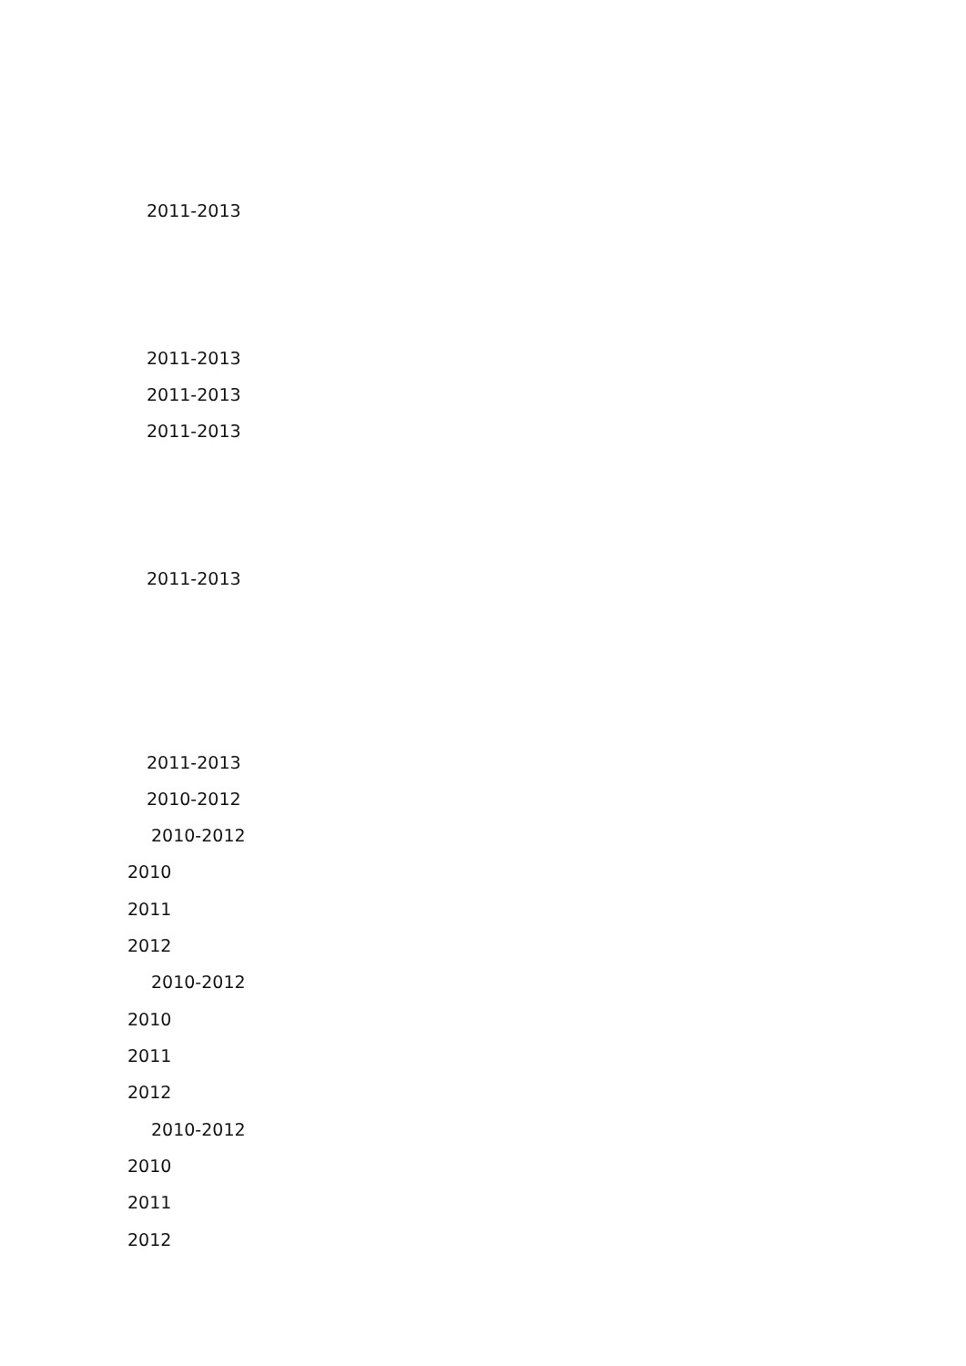2011-2013
2011-2013
2011-2013
2011-2013
2011-2013
2011-2013
2010-2012
2010-2012
2010
2011
2012
2010-2012
2010
2011
2012
2010-2012
2010
2011
2012